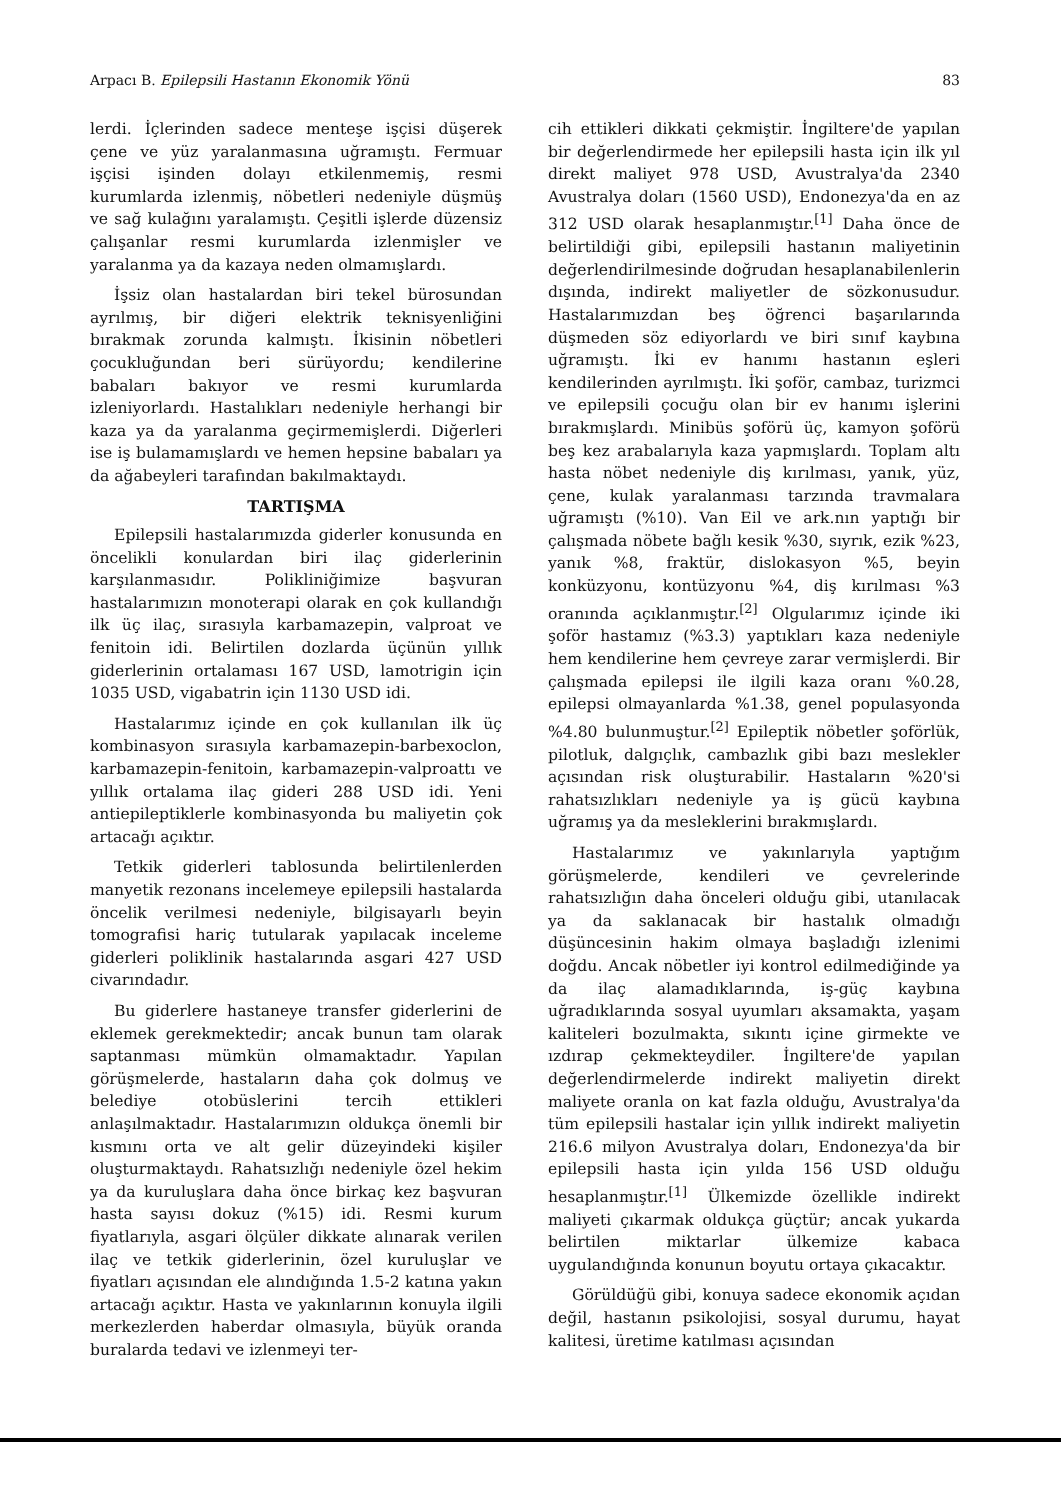Arpacı B. Epilepsili Hastanın Ekonomik Yönü 83
lerdi. İçlerinden sadece menteşe işçisi düşerek çene ve yüz yaralanmasına uğramıştı. Fermuar işçisi işinden dolayı etkilenmemiş, resmi kurumlarda izlenmiş, nöbetleri nedeniyle düşmüş ve sağ kulağını yaralamıştı. Çeşitli işlerde düzensiz çalışanlar resmi kurumlarda izlenmişler ve yaralanma ya da kazaya neden olmamışlardı.
İşsiz olan hastalardan biri tekel bürosundan ayrılmış, bir diğeri elektrik teknisyenliğini bırakmak zorunda kalmıştı. İkisinin nöbetleri çocukluğundan beri sürüyordu; kendilerine babaları bakıyor ve resmi kurumlarda izleniyorlardı. Hastalıkları nedeniyle herhangi bir kaza ya da yaralanma geçirmemişlerdi. Diğerleri ise iş bulamamışlardı ve hemen hepsine babaları ya da ağabeyleri tarafından bakılmaktaydı.
TARTIŞMA
Epilepsili hastalarımızda giderler konusunda en öncelikli konulardan biri ilaç giderlerinin karşılanmasıdır. Polikliniğimize başvuran hastalarımızın monoterapi olarak en çok kullandığı ilk üç ilaç, sırasıyla karbamazepin, valproat ve fenitoin idi. Belirtilen dozlarda üçünün yıllık giderlerinin ortalaması 167 USD, lamotrigin için 1035 USD, vigabatrin için 1130 USD idi.
Hastalarımız içinde en çok kullanılan ilk üç kombinasyon sırasıyla karbamazepin-barbexoclon, karbamazepin-fenitoin, karbamazepin-valproattı ve yıllık ortalama ilaç gideri 288 USD idi. Yeni antiepileptiklerle kombinasyonda bu maliyetin çok artacağı açıktır.
Tetkik giderleri tablosunda belirtilenlerden manyetik rezonans incelemeye epilepsili hastalarda öncelik verilmesi nedeniyle, bilgisayarlı beyin tomografisi hariç tutularak yapılacak inceleme giderleri poliklinik hastalarında asgari 427 USD civarındadır.
Bu giderlere hastaneye transfer giderlerini de eklemek gerekmektedir; ancak bunun tam olarak saptanması mümkün olmamaktadır. Yapılan görüşmelerde, hastaların daha çok dolmuş ve belediye otobüslerini tercih ettikleri anlaşılmaktadır. Hastalarımızın oldukça önemli bir kısmını orta ve alt gelir düzeyindeki kişiler oluşturmaktaydı. Rahatsızlığı nedeniyle özel hekim ya da kuruluşlara daha önce birkaç kez başvuran hasta sayısı dokuz (%15) idi. Resmi kurum fiyatlarıyla, asgari ölçüler dikkate alınarak verilen ilaç ve tetkik giderlerinin, özel kuruluşlar ve fiyatları açısından ele alındığında 1.5-2 katına yakın artacağı açıktır. Hasta ve yakınlarının konuyla ilgili merkezlerden haberdar olmasıyla, büyük oranda buralarda tedavi ve izlenmeyi ter-
cih ettikleri dikkati çekmiştir. İngiltere'de yapılan bir değerlendirmede her epilepsili hasta için ilk yıl direkt maliyet 978 USD, Avustralya'da 2340 Avustralya doları (1560 USD), Endonezya'da en az 312 USD olarak hesaplanmıştır.<sup>[1]</sup> Daha önce de belirtildiği gibi, epilepsili hastanın maliyetinin değerlendirilmesinde doğrudan hesaplanabilenlerin dışında, indirekt maliyetler de sözkonusudur. Hastalarımızdan beş öğrenci başarılarında düşmeden söz ediyorlardı ve biri sınıf kaybına uğramıştı. İki ev hanımı hastanın eşleri kendilerinden ayrılmıştı. İki şoför, cambaz, turizmci ve epilepsili çocuğu olan bir ev hanımı işlerini bırakmışlardı. Minibüs şoförü üç, kamyon şoförü beş kez arabalarıyla kaza yapmışlardı. Toplam altı hasta nöbet nedeniyle diş kırılması, yanık, yüz, çene, kulak yaralanması tarzında travmalara uğramıştı (%10). Van Eil ve ark.nın yaptığı bir çalışmada nöbete bağlı kesik %30, sıyrık, ezik %23, yanık %8, fraktür, dislokasyon %5, beyin konküzyonu, kontüzyonu %4, diş kırılması %3 oranında açıklanmıştır.<sup>[2]</sup> Olgularımız içinde iki şoför hastamız (%3.3) yaptıkları kaza nedeniyle hem kendilerine hem çevreye zarar vermişlerdi. Bir çalışmada epilepsi ile ilgili kaza oranı %0.28, epilepsi olmayanlarda %1.38, genel populasyonda %4.80 bulunmuştur.<sup>[2]</sup> Epileptik nöbetler şoförlük, pilotluk, dalgıçlık, cambazlık gibi bazı meslekler açısından risk oluşturabilir. Hastaların %20'si rahatsızlıkları nedeniyle ya iş gücü kaybına uğramış ya da mesleklerini bırakmışlardı.
Hastalarımız ve yakınlarıyla yaptığım görüşmelerde, kendileri ve çevrelerinde rahatsızlığın daha önceleri olduğu gibi, utanılacak ya da saklanacak bir hastalık olmadığı düşüncesinin hakim olmaya başladığı izlenimi doğdu. Ancak nöbetler iyi kontrol edilmediğinde ya da ilaç alamadıklarında, iş-güç kaybına uğradıklarında sosyal uyumları aksamakta, yaşam kaliteleri bozulmakta, sıkıntı içine girmekte ve ızdırap çekmekteydiler. İngiltere'de yapılan değerlendirmelerde indirekt maliyetin direkt maliyete oranla on kat fazla olduğu, Avustralya'da tüm epilepsili hastalar için yıllık indirekt maliyetin 216.6 milyon Avustralya doları, Endonezya'da bir epilepsili hasta için yılda 156 USD olduğu hesaplanmıştır.<sup>[1]</sup> Ülkemizde özellikle indirekt maliyeti çıkarmak oldukça güçtür; ancak yukarda belirtilen miktarlar ülkemize kabaca uygulandığında konunun boyutu ortaya çıkacaktır.
Görüldüğü gibi, konuya sadece ekonomik açıdan değil, hastanın psikolojisi, sosyal durumu, hayat kalitesi, üretime katılması açısından